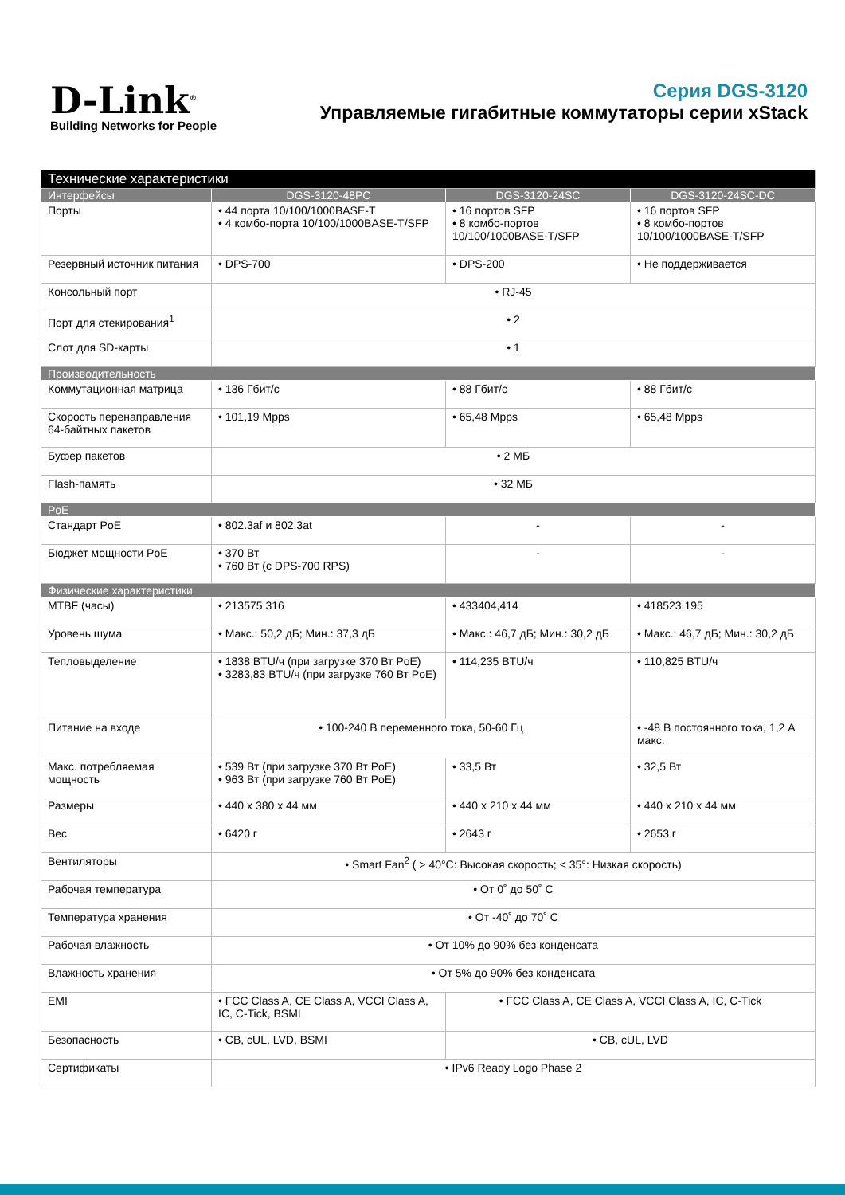D-Link<sup>®</sup>
Building Networks for People
Серия DGS-3120
Управляемые гигабитные коммутаторы серии xStack
| Технические характеристики | | | |
| Интерфейсы | DGS-3120-48PC | DGS-3120-24SC | DGS-3120-24SC-DC |
| Порты | • 44 порта 10/100/1000BASE-T • 4 комбо-порта 10/100/1000BASE-T/SFP | • 16 портов SFP • 8 комбо-портов 10/100/1000BASE-T/SFP | • 16 портов SFP • 8 комбо-портов 10/100/1000BASE-T/SFP |
| Резервный источник питания | • DPS-700 | • DPS-200 | • Не поддерживается |
| Консольный порт | • RJ-45 | | |
| Порт для стекирования<sup>1</sup> | • 2 | | |
| Слот для SD-карты | • 1 | | |
| Производительность | | | |
| Коммутационная матрица | • 136 Гбит/с | • 88 Гбит/с | • 88 Гбит/с |
| Скорость перенаправления 64-байтных пакетов | • 101,19 Mpps | • 65,48 Mpps | • 65,48 Mpps |
| Буфер пакетов | • 2 МБ | | |
| Flash-память | • 32 МБ | | |
| PoE | | | |
| Стандарт PoE | • 802.3af и 802.3at | - | - |
| Бюджет мощности PoE | • 370 Вт • 760 Вт (с DPS-700 RPS) | - | - |
| Физические характеристики | | | |
| MTBF (часы) | • 213575,316 | • 433404,414 | • 418523,195 |
| Уровень шума | • Макс.: 50,2 дБ; Мин.: 37,3 дБ | • Макс.: 46,7 дБ; Мин.: 30,2 дБ | • Макс.: 46,7 дБ; Мин.: 30,2 дБ |
| Тепловыделение | • 1838 BTU/ч (при загрузке 370 Вт PoE) • 3283,83 BTU/ч (при загрузке 760 Вт PoE) | • 114,235 BTU/ч | • 110,825 BTU/ч |
| Питание на входе | • 100-240 В переменного тока, 50-60 Гц | | • -48 В постоянного тока, 1,2 А макс. |
| Макс. потребляемая мощность | • 539 Вт (при загрузке 370 Вт PoE) • 963 Вт (при загрузке 760 Вт PoE) | • 33,5 Вт | • 32,5 Вт |
| Размеры | • 440 x 380 x 44 мм | • 440 x 210 x 44 мм | • 440 x 210 x 44 мм |
| Вес | • 6420 г | • 2643 г | • 2653 г |
| Вентиляторы | • Smart Fan<sup>2</sup> ( > 40°C: Высокая скорость; < 35°: Низкая скорость) | | |
| Рабочая температура | • От 0˚ до 50˚ C | | |
| Температура хранения | • От -40˚ до 70˚ C | | |
| Рабочая влажность | • От 10% до 90% без конденсата | | |
| Влажность хранения | • От 5% до 90% без конденсата | | |
| EMI | • FCC Class A, CE Class A, VCCI Class A, IC, C-Tick, BSMI | • FCC Class A, CE Class A, VCCI Class A, IC, C-Tick | |
| Безопасность | • CB, cUL, LVD, BSMI | • CB, cUL, LVD | |
| Сертификаты | • IPv6 Ready Logo Phase 2 | | |